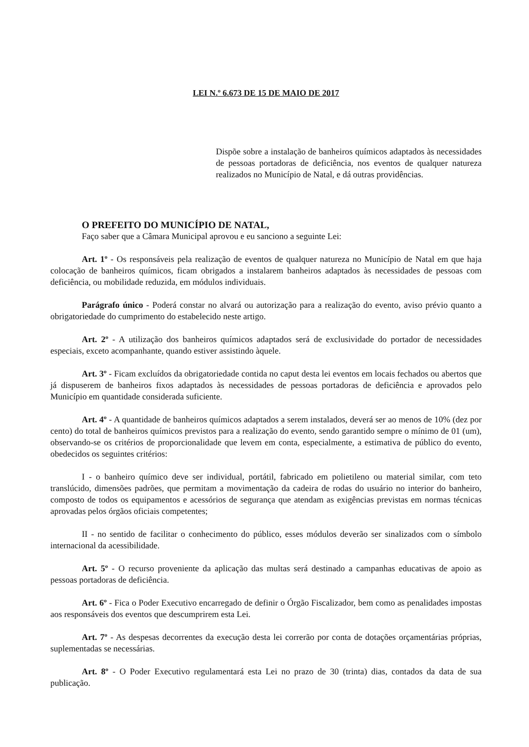LEI N.º 6.673 DE 15 DE MAIO DE 2017
Dispõe sobre a instalação de banheiros químicos adaptados às necessidades de pessoas portadoras de deficiência, nos eventos de qualquer natureza realizados no Município de Natal, e dá outras providências.
O PREFEITO DO MUNICÍPIO DE NATAL,
Faço saber que a Câmara Municipal aprovou e eu sanciono a seguinte Lei:
Art. 1º - Os responsáveis pela realização de eventos de qualquer natureza no Município de Natal em que haja colocação de banheiros químicos, ficam obrigados a instalarem banheiros adaptados às necessidades de pessoas com deficiência, ou mobilidade reduzida, em módulos individuais.
Parágrafo único - Poderá constar no alvará ou autorização para a realização do evento, aviso prévio quanto a obrigatoriedade do cumprimento do estabelecido neste artigo.
Art. 2º - A utilização dos banheiros químicos adaptados será de exclusividade do portador de necessidades especiais, exceto acompanhante, quando estiver assistindo àquele.
Art. 3º - Ficam excluídos da obrigatoriedade contida no caput desta lei eventos em locais fechados ou abertos que já dispuserem de banheiros fixos adaptados às necessidades de pessoas portadoras de deficiência e aprovados pelo Município em quantidade considerada suficiente.
Art. 4º - A quantidade de banheiros químicos adaptados a serem instalados, deverá ser ao menos de 10% (dez por cento) do total de banheiros químicos previstos para a realização do evento, sendo garantido sempre o mínimo de 01 (um), observando-se os critérios de proporcionalidade que levem em conta, especialmente, a estimativa de público do evento, obedecidos os seguintes critérios:
I - o banheiro químico deve ser individual, portátil, fabricado em polietileno ou material similar, com teto translúcido, dimensões padrões, que permitam a movimentação da cadeira de rodas do usuário no interior do banheiro, composto de todos os equipamentos e acessórios de segurança que atendam as exigências previstas em normas técnicas aprovadas pelos órgãos oficiais competentes;
II - no sentido de facilitar o conhecimento do público, esses módulos deverão ser sinalizados com o símbolo internacional da acessibilidade.
Art. 5º - O recurso proveniente da aplicação das multas será destinado a campanhas educativas de apoio as pessoas portadoras de deficiência.
Art. 6º - Fica o Poder Executivo encarregado de definir o Órgão Fiscalizador, bem como as penalidades impostas aos responsáveis dos eventos que descumprirem esta Lei.
Art. 7º - As despesas decorrentes da execução desta lei correrão por conta de dotações orçamentárias próprias, suplementadas se necessárias.
Art. 8º - O Poder Executivo regulamentará esta Lei no prazo de 30 (trinta) dias, contados da data de sua publicação.